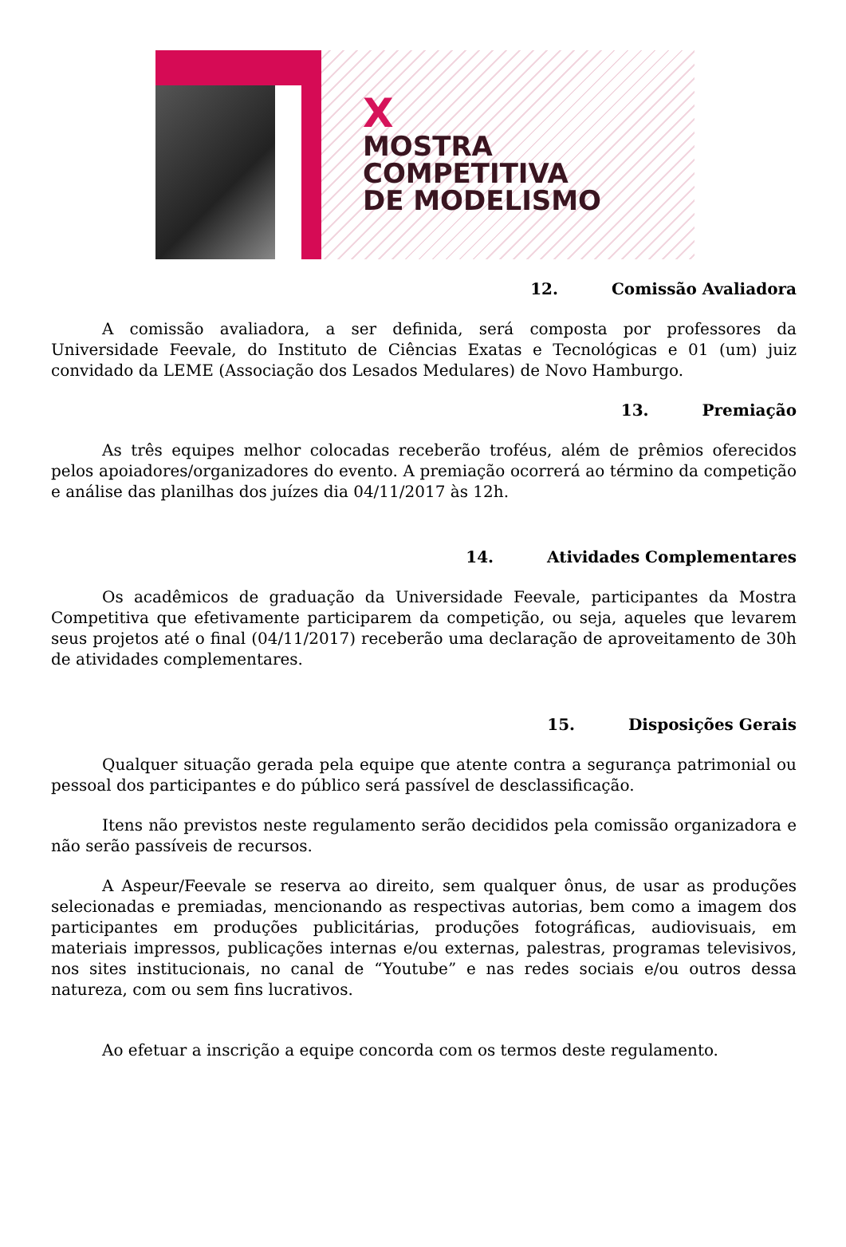X
MOSTRA
COMPETITIVA
DE MODELISMO
12. Comissão Avaliadora
A comissão avaliadora, a ser definida, será composta por professores da Universidade Feevale, do Instituto de Ciências Exatas e Tecnológicas e 01 (um) juiz convidado da LEME (Associação dos Lesados Medulares) de Novo Hamburgo.
13. Premiação
As três equipes melhor colocadas receberão troféus, além de prêmios oferecidos pelos apoiadores/organizadores do evento. A premiação ocorrerá ao término da competição e análise das planilhas dos juízes dia 04/11/2017 às 12h.
14. Atividades Complementares
Os acadêmicos de graduação da Universidade Feevale, participantes da Mostra Competitiva que efetivamente participarem da competição, ou seja, aqueles que levarem seus projetos até o final (04/11/2017) receberão uma declaração de aproveitamento de 30h de atividades complementares.
15. Disposições Gerais
Qualquer situação gerada pela equipe que atente contra a segurança patrimonial ou pessoal dos participantes e do público será passível de desclassificação.
Itens não previstos neste regulamento serão decididos pela comissão organizadora e não serão passíveis de recursos.
A Aspeur/Feevale se reserva ao direito, sem qualquer ônus, de usar as produções selecionadas e premiadas, mencionando as respectivas autorias, bem como a imagem dos participantes em produções publicitárias, produções fotográficas, audiovisuais, em materiais impressos, publicações internas e/ou externas, palestras, programas televisivos, nos sites institucionais, no canal de “Youtube” e nas redes sociais e/ou outros dessa natureza, com ou sem fins lucrativos.
Ao efetuar a inscrição a equipe concorda com os termos deste regulamento.